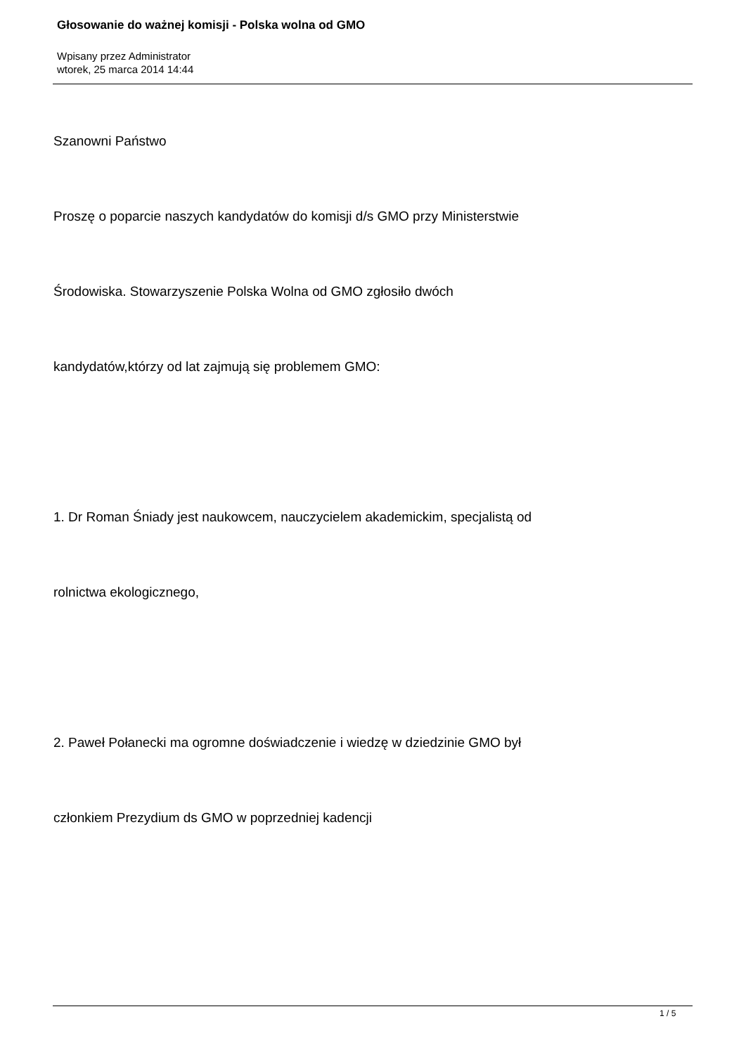Głosowanie do ważnej komisji - Polska wolna od GMO
Wpisany przez Administrator
wtorek, 25 marca 2014 14:44
Szanowni Państwo
Proszę o poparcie naszych kandydatów do komisji d/s GMO przy Ministerstwie
Środowiska. Stowarzyszenie Polska Wolna od GMO zgłosiło dwóch
kandydatów,którzy od lat zajmują się problemem GMO:
1. Dr Roman Śniady jest naukowcem, nauczycielem akademickim, specjalistą od
rolnictwa ekologicznego,
2. Paweł Połanecki ma ogromne doświadczenie i wiedzę w dziedzinie GMO był
członkiem Prezydium ds GMO w poprzedniej kadencji
1 / 5